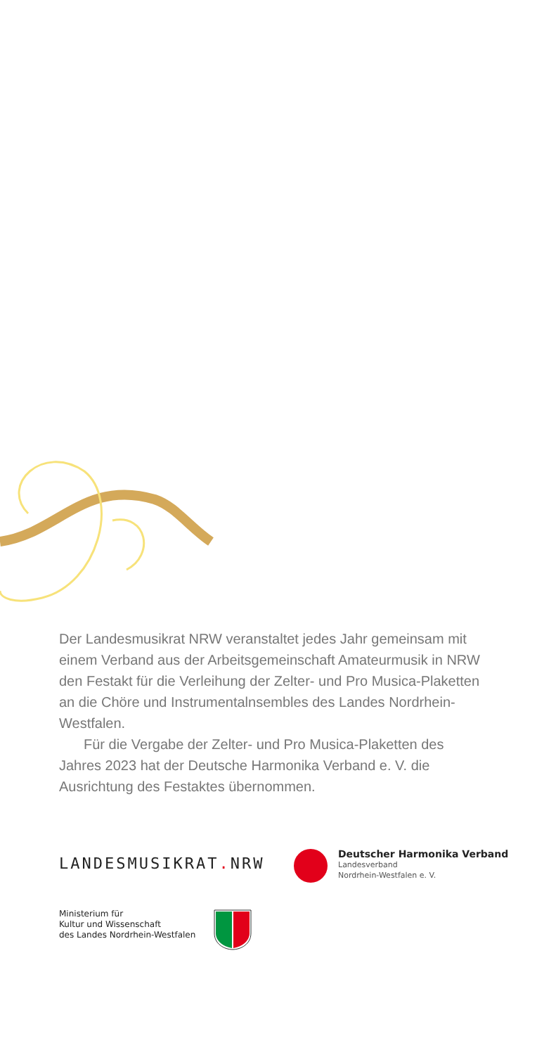Der Landesmusikrat NRW veranstaltet jedes Jahr gemeinsam mit einem Verband aus der Arbeitsgemeinschaft Amateur­musik in NRW den Festakt für die Verleihung der Zelter- und Pro Musica-Plaketten an die Chöre und Instrumental­nsembles des Landes Nordrhein-Westfalen.
Für die Vergabe der Zelter- und Pro Musica-Plaketten des Jahres 2023 hat der Deutsche Harmonika Verband e. V. die Ausrichtung des Festaktes übernommen.
LANDESMUSIKRAT. NRW
Deutscher Harmonika Verband
Landesverband
Nordrhein-Westfalen e. V.
Ministerium für
Kultur und Wissenschaft
des Landes Nordrhein-Westfalen